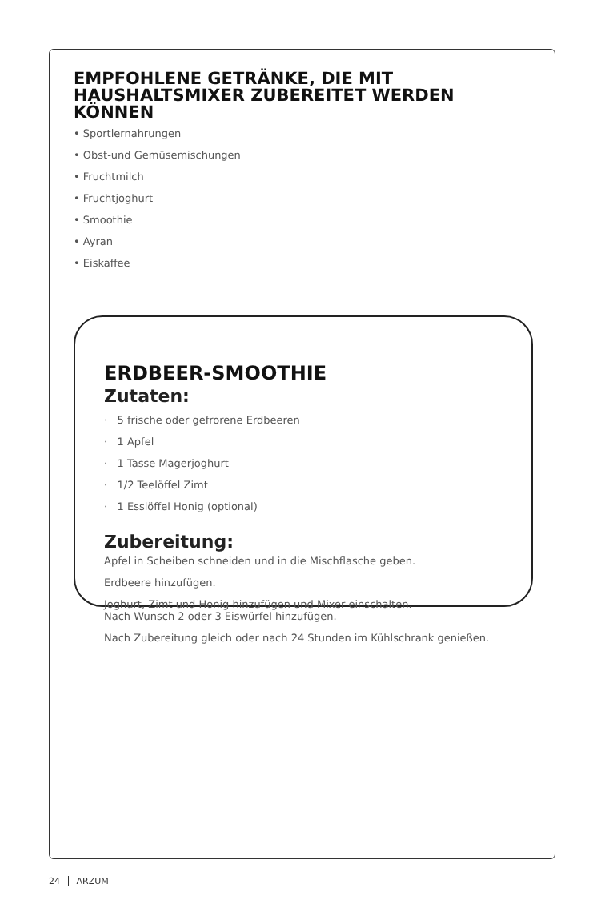EMPFOHLENE GETRÄNKE, DIE MIT HAUSHALTSMIXER ZUBEREITET WERDEN KÖNNEN
• Sportlernahrungen
• Obst-und Gemüsemischungen
• Fruchtmilch
• Fruchtjoghurt
• Smoothie
• Ayran
• Eiskaffee
ERDBEER-SMOOTHIE
Zutaten:
· 5 frische oder gefrorene Erdbeeren
· 1 Apfel
· 1 Tasse Magerjoghurt
· 1/2 Teelöffel Zimt
· 1 Esslöffel Honig (optional)
Zubereitung:
Apfel in Scheiben schneiden und in die Mischflasche geben.
Erdbeere hinzufügen.
Joghurt, Zimt und Honig hinzufügen und Mixer einschalten.
Nach Wunsch 2 oder 3 Eiswürfel hinzufügen.
Nach Zubereitung gleich oder nach 24 Stunden im Kühlschrank genießen.
24 ARZUM